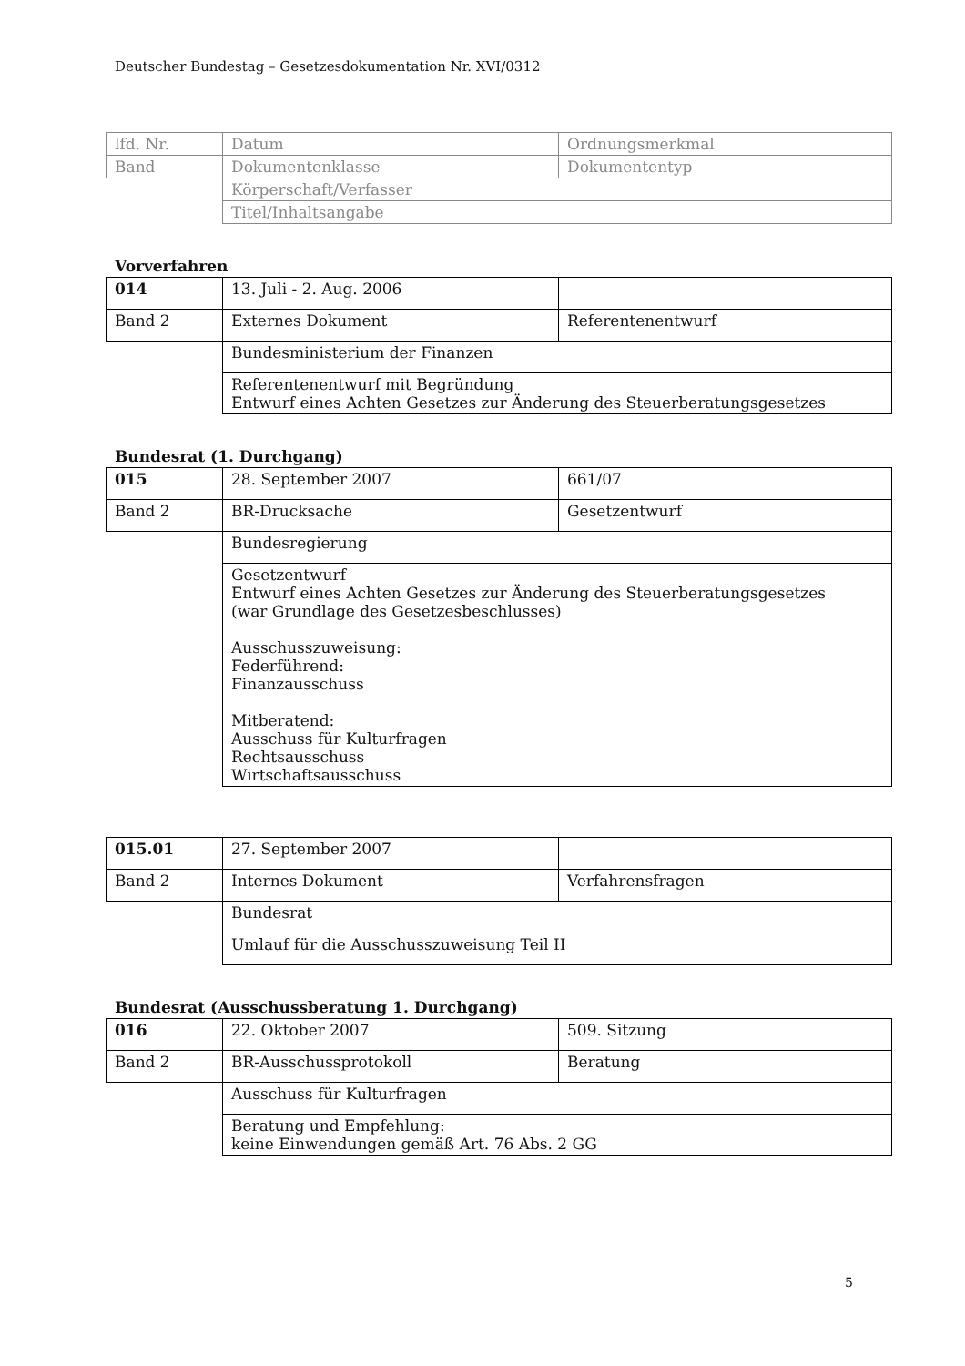Deutscher Bundestag – Gesetzesdokumentation Nr. XVI/0312
| lfd. Nr. | Datum | Ordnungsmerkmal |
| Band | Dokumentenklasse | Dokumententyp |
| | Körperschaft/Verfasser | |
| | Titel/Inhaltsangabe | |
Vorverfahren
| 014 | 13. Juli - 2. Aug. 2006 | |
| Band 2 | Externes Dokument | Referentenentwurf |
| | Bundesministerium der Finanzen | |
| | Referentenentwurf mit Begründung Entwurf eines Achten Gesetzes zur Änderung des Steuerberatungsgesetzes | |
Bundesrat (1. Durchgang)
| 015 | 28. September 2007 | 661/07 |
| Band 2 | BR-Drucksache | Gesetzentwurf |
| | Bundesregierung | |
| | Gesetzentwurf Entwurf eines Achten Gesetzes zur Änderung des Steuerberatungsgesetzes (war Grundlage des Gesetzesbeschlusses) Ausschusszuweisung: Federführend: Finanzausschuss Mitberatend: Ausschuss für Kulturfragen Rechtsausschuss Wirtschaftsausschuss | |
| 015.01 | 27. September 2007 | |
| Band 2 | Internes Dokument | Verfahrensfragen |
| | Bundesrat | |
| | Umlauf für die Ausschusszuweisung Teil II | |
Bundesrat (Ausschussberatung 1. Durchgang)
| 016 | 22. Oktober 2007 | 509. Sitzung |
| Band 2 | BR-Ausschussprotokoll | Beratung |
| | Ausschuss für Kulturfragen | |
| | Beratung und Empfehlung: keine Einwendungen gemäß Art. 76 Abs. 2 GG | |
5